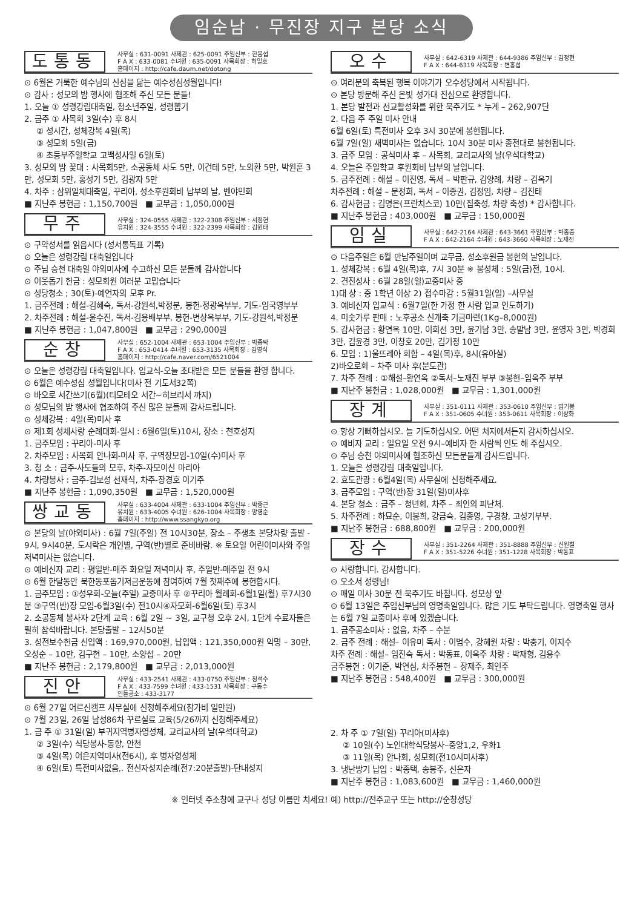임순남 · 무진장 지구 본당 소식
도통동
사무실 : 631-0091 사제관 : 625-0091 주임신부 : 한봉섭
F A X : 633-0081 수녀원 : 635-0091 사목회장 : 허일호
홈페이지 : http://cafe.daum.net/dotong
⊙ 6월은 거룩한 예수님의 신심을 닮는 예수성심성월입니다!
⊙ 감사 : 성모의 밤 행사에 협조해 주신 모든 분들!
1. 오늘 ① 성령강림대축일, 청소년주일, 성령뽑기
2. 금주 ① 사목회 3일(수) 후 8시
② 성시간, 성체강복 4일(목)
③ 성모회 5일(금)
④ 초등부주일학교 고백성사일 6일(토)
3. 성모의 밤 꽃대 : 사목회5만, 소공동체 사도 5만, 이건테 5만, 노의환 5만, 박원훈 3만, 성모회 5만, 홍성기 5만, 김광자 5만
4. 차주 : 삼위일체대축일, 꾸리아, 성소후원회비 납부의 날, 벤야민회
■ 지난주 봉헌금 : 1,150,700원 ■ 교무금 : 1,050,000원
무주
사무실 : 324-0555 사제관 : 322-2308 주임신부 : 서정현
유치원 : 324-3555 수녀원 : 322-2399 사목회장 : 김원태
⊙ 구약성서를 읽읍시다 (성서통독표 기록)
⊙ 오늘은 성령강림 대축일입니다
⊙ 주님 승천 대축일 야외미사에 수고하신 모든 분들께 감사합니다
⊙ 이웃돕기 헌금 : 성모회원 여러분 고맙습니다
⊙ 성당청소 ; 30(토)-예언자의 모후 Pr.
1. 금주전례 : 해설-김혜숙, 독서-강원석,박정분, 봉헌-정광옥부부, 기도-임국영부부
2. 차주전례 : 해설-윤수진, 독서-김용배부부, 봉헌-변상옥부부, 기도-강원석,박정분
■ 지난주 봉헌금 : 1,047,800원 ■ 교무금 : 290,000원
순창
사무실 : 652-1004 사제관 : 653-1004 주임신부 : 박종탁
F A X : 653-0414 수녀원 : 653-3135 사목회장 : 김영식
홈페이지 : http://cafe.naver.com/6521004
⊙ 오늘은 성령강림 대축일입니다. 입교식-오늘 초대받은 모든 분들을 환영 합니다.
⊙ 6월은 예수성심 성월입니다(미사 전 기도서32쪽)
⊙ 바오로 서간쓰기(6월)(티모테오 서간~히브리서 까지)
⊙ 성모님의 밤 행사에 협조하여 주신 많은 분들께 감사드립니다.
⊙ 성체강복 : 4일(목)미사 후
⊙ 제1회 성체사랑 순례대회-일시 : 6월6일(토)10시, 장소 : 천호성지
1. 금주모임 : 꾸리아-미사 후
2. 차주모임 : 사목회 안나회-미사 후, 구역장모임-10일(수)미사 후
3. 청 소 : 금주-사도들의 모후, 차주-자모이신 마리아
4. 차량봉사 : 금주-김보성 선재식, 차주-장경호 이기주
■ 지난주 봉헌금 : 1,090,350원 ■ 교무금 : 1,520,000원
쌍교동
사무실 : 633-4004 사제관 : 633-1004 주임신부 : 박종근
유치원 : 633-4005 수녀원 : 626-1004 사목회장 : 양영순
홈페이지 : http://www.ssangkyo.org
⊙ 본당의 날(야외미사) : 6월 7일(주일) 전 10시30분, 장소 – 주생초 본당차량 출발 - 9시, 9시40분, 도시락은 개인별, 구역(반)별로 준비바람. ※ 토요일 어린이미사와 주일 저녁미사는 없습니다.
⊙ 예비신자 교리 : 평일반-매주 화요일 저녁미사 후, 주일반-매주일 전 9시
⊙ 6월 한달동안 북한동포돕기저금운동에 참여하여 7월 첫째주에 봉헌합시다.
1. 금주모임 : ①성우회-오늘(주일) 교중미사 후 ②꾸리아 월례회-6월1일(월) 후7시30분 ③구역(반)장 모임-6월3일(수) 전10시④자모회-6월6일(토) 후3시
2. 소공동체 봉사자 2단계 교육 : 6월 2일 ~ 3일, 교구청 오후 2시, 1단계 수료자들은 필히 참석바랍니다. 본당출발 – 12시50분
3. 성전보수헌금 신입액 : 169,970,000원, 납입액 : 121,350,000원 익명 – 30만, 오성순 – 10만, 김구현 – 10만, 소양섭 – 20만
■ 지난주 봉헌금 : 2,179,800원 ■ 교무금 : 2,013,000원
진안
사무실 : 433-2541 사제관 : 433-0750 주임신부 : 정석수
F A X : 433-7599 수녀원 : 433-1531 사목회장 : 구동수
인들공소 : 433-3177
⊙ 6월 27일 어르신캠프 사무실에 신청해주세요(참가비 일만원)
⊙ 7월 23일, 26일 남성86차 꾸르실료 교육(5/26까지 신청해주세요)
1. 금 주 ① 31일(일) 부귀지역병자영성체, 교리교사의 날(우석대학교)
② 3일(수) 식당봉사-동향, 안천
③ 4일(목) 어은지역미사(전6시), 후 병자영성체
④ 6일(토) 특전미사없음,. 전신자성지순례(전7:20분출발)-단내성지
오수
사무실 : 642-6319 사제관 : 644-9386 주임신부 : 김정현
F A X : 644-6319 사목회장 : 변홍섭
⊙ 여러분의 축복된 행복 이야기가 오수성당에서 시작됩니다.
⊙ 본당 방문해 주신 은빛 성가대 진심으로 환영합니다.
1. 본당 발전과 선교활성화를 위한 묵주기도 * 누계 – 262,907단
2. 다음 주 주일 미사 안내
6월 6일(토) 특전미사 오후 3시 30분에 봉헌됩니다.
6월 7일(일) 새벽미사는 없습니다. 10시 30분 미사 종전대로 봉헌됩니다.
3. 금주 모임 : 공식미사 후 – 사목회, 교리교사의 날(우석대학교)
4. 오늘은 주일학교 후원회비 납부의 날입니다.
5. 금주전례 : 해설 – 이진영, 독서 – 박판규, 김양례, 차량 – 김옥기
차주전례 : 해설 – 문정희, 독서 – 이종권, 김정임, 차량 – 김진태
6. 감사헌금 : 김명은(프란치스코) 10만(집축성, 차량 축성) * 감사합니다.
■ 지난주 봉헌금 : 403,000원 ■ 교무금 : 150,000원
임실
사무실 : 642-2164 사제관 : 643-3661 주임신부 : 박종중
F A X : 642-2164 수녀원 : 643-3660 사목회장 : 노재진
⊙ 다음주일은 6월 만남주일이며 교무금, 성소후원금 봉헌의 날입니다.
1. 성체강복 : 6월 4일(목)후, 7시 30분 ※ 봉성체 : 5일(금)전, 10시.
2. 견진성사 : 6월 28일(일)교중미사 중
1)대 상 : 중 1학년 이상 2) 접수마감 : 5월31일(일) –사무실
3. 예비신자 입교식 : 6월7일(한 가정 한 사람 입교 인도하기)
4. 미숫가루 판매 : 노후공소 신개축 기금마련(1Kg–8,000원)
5. 감사헌금 : 황연옥 10만, 이희선 3만, 윤기남 3만, 송말남 3만, 윤영자 3만, 박경희 3만, 김윤경 3만, 이창호 20만, 김기정 10만
6. 모임 : 1)울뜨레아 회합 – 4일(목)후, 8시(유아실)
2)바오로회 – 차주 미사 후(분도관)
7. 차주 전례 : ①해설–황연옥 ②독서–노재진 부부 ③봉헌–임옥주 부부
■ 지난주 봉헌금 : 1,028,000원 ■ 교무금 : 1,301,000원
장계
사무실 : 351-0111 사제관 : 353-0610 주임신부 : 엄기봉
F A X : 351-0605 수녀원 : 353-0611 사목회장 : 이상화
⊙ 항상 기뻐하십시오. 늘 기도하십시오. 어떤 처지에서든지 감사하십시오.
⊙ 예비자 교리 : 일요일 오전 9시–예비자 한 사람씩 인도 해 주십시오.
⊙ 주님 승천 야외미사에 협조하신 모든분들게 감사드립니다.
1. 오늘은 성령강림 대축일입니다.
2. 효도관광 : 6월4일(목) 사무실에 신청해주세요.
3. 금주모임 : 구역(반)장 31일(일)미사후
4. 본당 청소 : 금주 – 청년회, 차주 – 죄인의 피난처.
5. 차주전례 : 하묘순, 이봉희, 강금숙, 김종영, 구경창, 고성기부부.
■ 지난주 봉헌금 : 688,800원 ■ 교무금 : 200,000원
장수
사무실 : 351-2264 사제관 : 351-8888 주임신부 : 신원철
F A X : 351-5226 수녀원 : 351-1228 사목회장 : 박동표
⊙ 사랑합니다. 감사합니다.
⊙ 오소서 성령님!
⊙ 매일 미사 30분 전 묵주기도 바칩니다. 성모상 앞
⊙ 6월 13일은 주임신부님의 영명축일입니다. 많은 기도 부탁드립니다. 영명축일 행사는 6월 7일 교중미사 후에 있겠습니다.
1. 금주공소미사 : 없음, 차주 – 수분
2. 금주 전례 : 해설– 이유미 독서 : 이범수, 강혜원 차량 : 박충기, 이지수
차주 전례 : 해설– 임진숙 독서 : 박동표, 이옥주 차량 : 박재형, 김용수
금주봉헌 : 이기준, 박연심, 차주봉헌 – 장재주, 최인주
■ 지난주 봉헌금 : 548,400원 ■ 교무금 : 300,000원
2. 차 주 ① 7일(일) 꾸리아(미사후)
② 10일(수) 노인대학식당봉사–중앙1,2, 우화1
③ 11일(목) 안나회, 성모회(전10시미사후)
3. 냉난방기 납입 : 박종택, 송봉주, 신은자
■ 지난주 봉헌금 : 1,083,600원 ■ 교무금 : 1,460,000원
※ 인터넷 주소창에 교구나 성당 이름만 치세요! 예) http://전주교구 또는 http://순창성당